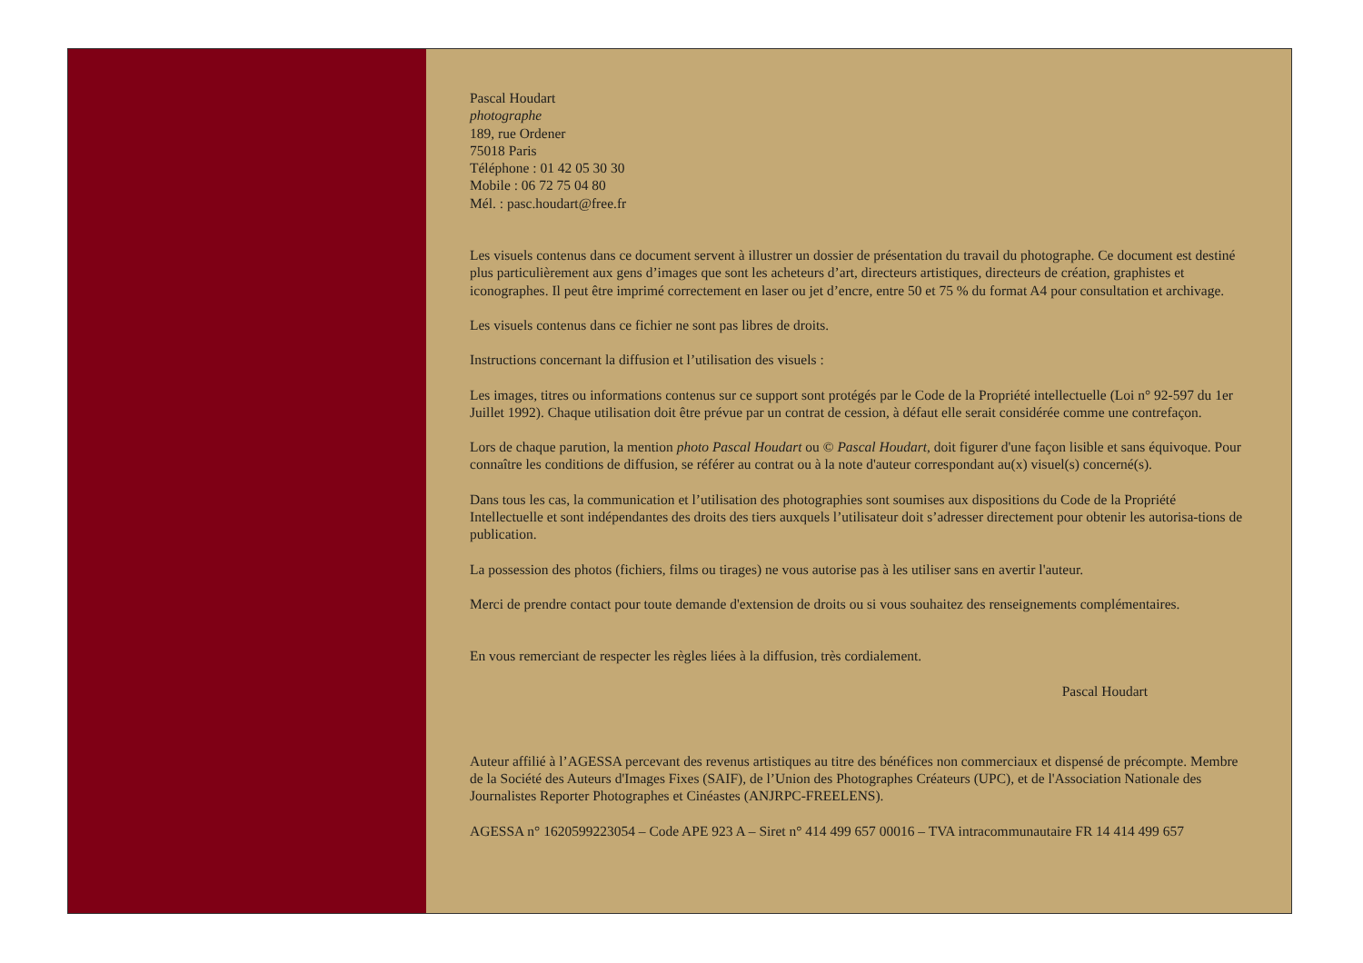Pascal Houdart
photographe
189, rue Ordener
75018 Paris
Téléphone : 01 42 05 30 30
Mobile : 06 72 75 04 80
Mél. : pasc.houdart@free.fr
Les visuels contenus dans ce document servent à illustrer un dossier de présentation du travail du photographe. Ce document est destiné plus particulièrement aux gens d’images que sont les acheteurs d’art, directeurs artistiques, directeurs de création, graphistes et iconographes. Il peut être imprimé correctement en laser ou jet d’encre, entre 50 et 75 % du format A4 pour consultation et archivage.
Les visuels contenus dans ce fichier ne sont pas libres de droits.
Instructions concernant la diffusion et l’utilisation des visuels :
Les images, titres ou informations contenus sur ce support sont protégés par le Code de la Propriété intellectuelle (Loi n° 92-597 du 1er Juillet 1992). Chaque utilisation doit être prévue par un contrat de cession, à défaut elle serait considérée comme une contrefaçon.
Lors de chaque parution, la mention photo Pascal Houdart ou © Pascal Houdart, doit figurer d'une façon lisible et sans équivoque. Pour connaître les conditions de diffusion, se référer au contrat ou à la note d'auteur correspondant au(x) visuel(s) concerné(s).
Dans tous les cas, la communication et l’utilisation des photographies sont soumises aux dispositions du Code de la Propriété Intellectuelle et sont indépendantes des droits des tiers auxquels l’utilisateur doit s’adresser directement pour obtenir les autorisa-tions de publication.
La possession des photos (fichiers, films ou tirages) ne vous autorise pas à les utiliser sans en avertir l'auteur.
Merci de prendre contact pour toute demande d'extension de droits ou si vous souhaitez des renseignements complémentaires.
En vous remerciant de respecter les règles liées à la diffusion, très cordialement.
Pascal Houdart
Auteur affilié à l’AGESSA percevant des revenus artistiques au titre des bénéfices non commerciaux et dispensé de précompte. Membre de la Société des Auteurs d'Images Fixes (SAIF), de l’Union des Photographes Créateurs (UPC), et de l'Association Nationale des Journalistes Reporter Photographes et Cinéastes (ANJRPC-FREELENS).
AGESSA n° 1620599223054 – Code APE 923 A – Siret n° 414 499 657 00016 – TVA intracommunautaire FR 14 414 499 657